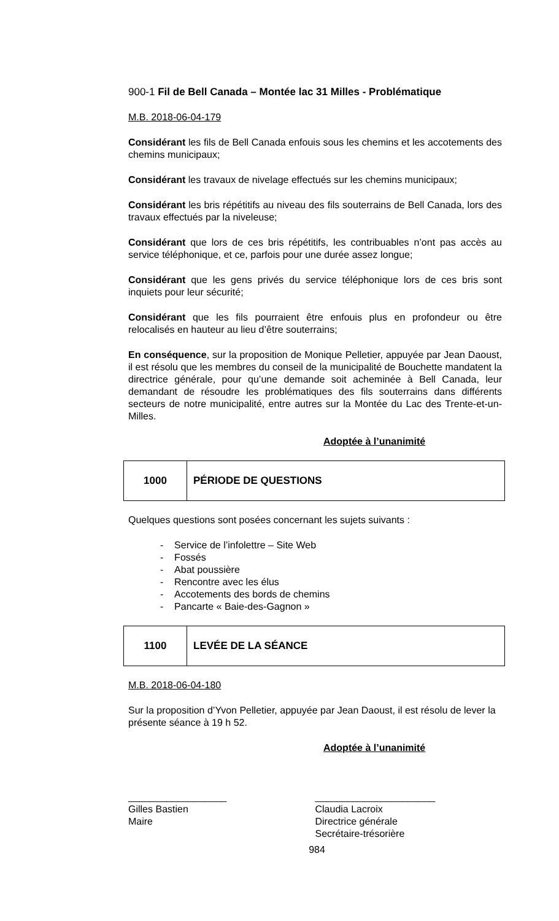900-1 Fil de Bell Canada – Montée lac 31 Milles - Problématique
M.B. 2018-06-04-179
Considérant les fils de Bell Canada enfouis sous les chemins et les accotements des chemins municipaux;
Considérant les travaux de nivelage effectués sur les chemins municipaux;
Considérant les bris répétitifs au niveau des fils souterrains de Bell Canada, lors des travaux effectués par la niveleuse;
Considérant que lors de ces bris répétitifs, les contribuables n’ont pas accès au service téléphonique, et ce, parfois pour une durée assez longue;
Considérant que les gens privés du service téléphonique lors de ces bris sont inquiets pour leur sécurité;
Considérant que les fils pourraient être enfouis plus en profondeur ou être relocalisés en hauteur au lieu d’être souterrains;
En conséquence, sur la proposition de Monique Pelletier, appuyée par Jean Daoust, il est résolu que les membres du conseil de la municipalité de Bouchette mandatent la directrice générale, pour qu’une demande soit acheminée à Bell Canada, leur demandant de résoudre les problématiques des fils souterrains dans différents secteurs de notre municipalité, entre autres sur la Montée du Lac des Trente-et-un-Milles.
Adoptée à l’unanimité
| 1000 | PÉRIODE DE QUESTIONS |
Quelques questions sont posées concernant les sujets suivants :
- Service de l’infolettre – Site Web
- Fossés
- Abat poussière
- Rencontre avec les élus
- Accotements des bords de chemins
- Pancarte « Baie-des-Gagnon »
| 1100 | LEVÉE DE LA SÉANCE |
M.B. 2018-06-04-180
Sur la proposition d’Yvon Pelletier, appuyée par Jean Daoust, il est résolu de lever la présente séance à 19 h 52.
Adoptée à l’unanimité
__________________
Gilles Bastien
Maire
______________________
Claudia Lacroix
Directrice générale
Secrétaire-trésorière
984